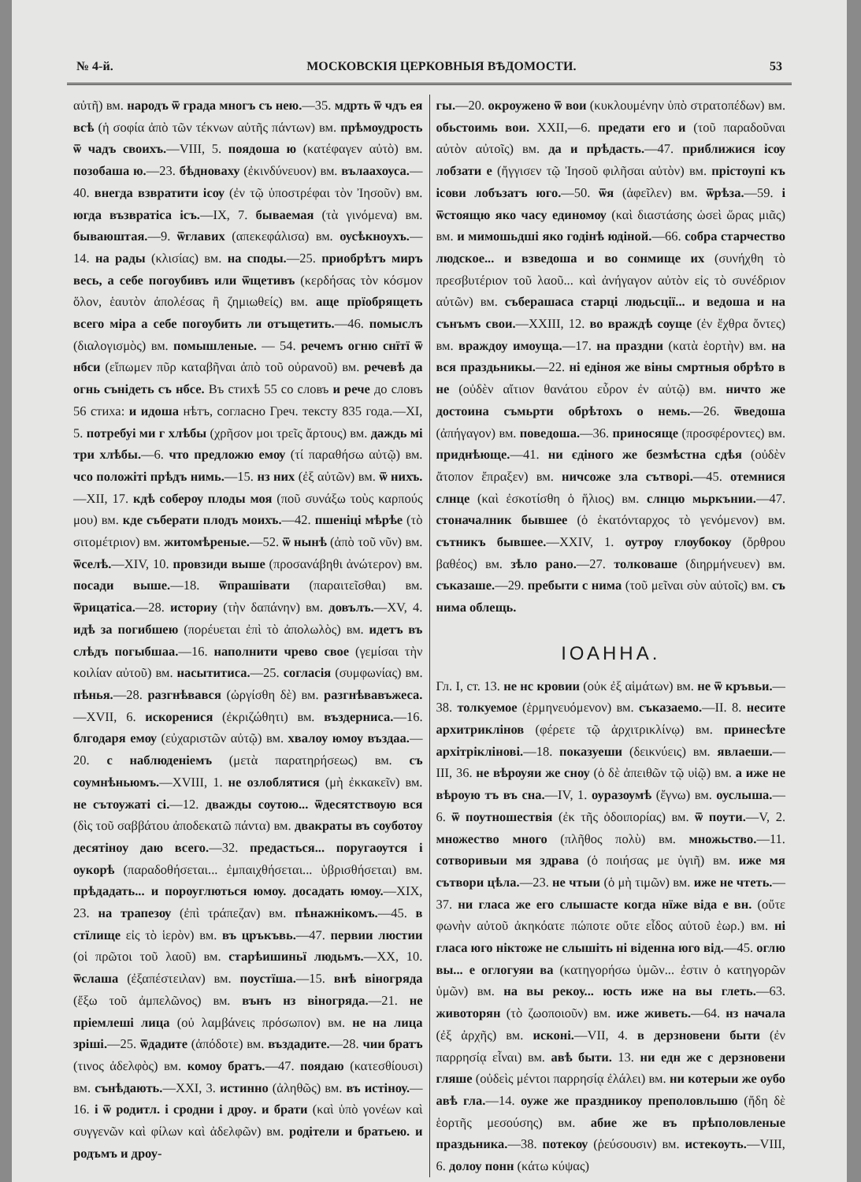№ 4-й. МОСКОВСКІЯ ЦЕРКОВНЫЯ ВѢДОМОСТИ. 53
αὐτῆ) вм. народъ ѿ града многъ съ нею.—35. мдрть ѿ чдъ ея всѣ (ἡ σοφία ἀπὸ τῶν τέκνων αὐτῆς πάντων) вм. прѣмоудрость ѿ чадъ своихъ.—VIII, 5. поядоша ю (κατέφαγεν αὐτὸ) вм. позобаша ю.—23. бѣдноваху (ἐκινδύνευον) вм. вълаахоуса.—40. внегда взвратити ісѹ (ἐν τῷ ὑποστρέφαι τὸν Ἰησοῦν) вм. югда възвратіса ісъ.—IX, 7. бываемая (τὰ γινόμενα) вм. бываюштая.—9. ѿглавих (απεκεφάλισα) вм. оусѣкноухъ.—14. на рады (κλισίας) вм. на споды.—25. приобрѣтъ миръ весь, а себе погоубивъ или ѿщетивъ (κερδήσας τὸν κόσμον ὅλον, ἑαυτὸν ἀπολέσας ἢ ζημιωθείς) вм. аще прїобрящеть всего міра а себе погоубить ли отъщетить.—46. помыслъ (διαλογισμὸς) вм. помышленые. — 54. речемъ огню снїтї ѿ нбси (εἴπωμεν πῦρ καταβῆναι ἀπὸ τοῦ οὐρανοῦ) вм. речевѣ да огнь сънідеть съ нбсе. Въ стихѣ 55 со словъ и рече до словъ 56 стиха: и идоша нѣтъ, согласно Греч. тексту 835 года.—XI, 5. потребуі ми г хлѣбы (χρῆσον μοι τρεῖς ἄρτους) вм. даждь мі три хлѣбы.—6. что предложю емѹ (τί παραθήσω αὐτῷ) вм. чсо положіті прѣдъ нимь.—15. нз них (ἐξ αὐτῶν) вм. ѿ нихъ.—XII, 17. кдѣ соберѹ плоды моя (ποῦ συνάξω τοὺς καρπούς μου) вм. кде съберати плодъ моихъ.—42. пшеніці мѣрѣе (τὸ σιτομέτριον) вм. житомѣреные.—52. ѿ нынѣ (ἀπὸ τοῦ νῦν) вм. ѿселѣ.—XIV, 10. провзиди выше (προσανάβηθι ἀνώτερον) вм. посади выше.—18. ѿпрашівати (παραιτεῖσθαι) вм. ѿрицатіса.—28. историу (τὴν δαπάνην) вм. довълъ.—XV, 4. идѣ за погибшею (πορέυεται ἐπὶ τὸ ἀπολωλὸς) вм. идетъ въ слѣдъ погыбшаа.—16. наполнити чрево свое (γεμίσαι τὴν κοιλίαν αὐτοῦ) вм. насытитиса.—25. согласія (συμφωνίας) вм. пѣнья.—28. разгнѣвався (ὠργίσθη δὲ) вм. разгнѣвавъжеса.—XVII, 6. искоренися (ἐκριζώθητι) вм. въздерниса.—16. блгодаря емѹ (εὐχαριστῶν αὐτῷ) вм. хвалоу юмоу въздаа.—20. с наблюденіемъ (μετὰ παρατηρήσεως) вм. съ соумнѣньюмъ.—XVIII, 1. не озлоблятися (μὴ ἐκκακεῖν) вм. не сътоужаті сі.—12. дважды сѹтою... ѿдесятствоую вся (δὶς τοῦ σαββάτου ἀποδεκατῶ πάντα) вм. двакраты въ соуботоу десятіноу даю всего.—32. предасться... поругаѹтся і оукорѣ (παραδοθήσεται... ἐμπαιχθήσεται... ὑβρισθήσεται) вм. прѣдадать... и пороуглються юмоу. досадать юмоу.—XIX, 23. на трапезѹ (ἐπὶ τράπεζαν) вм. пѣнажнікомъ.—45. в стїлище εἰς τὸ ἱερὸν) вм. въ цръкъвь.—47. первии люстии (οἱ πρῶτοι τοῦ λαοῦ) вм. старѣишиньї людьмъ.—XX, 10. ѿслаша (ἐξαπέστειλαν) вм. поустїша.—15. внѣ віногряда (ἔξω τοῦ ἀμπελῶνος) вм. вънъ нз віногряда.—21. не пріемлеші лица (οὐ λαμβάνεις πρόσωπον) вм. не на лица зріші.—25. ѿдадите (ἀπόδοτε) вм. въздадите.—28. чии братъ (τινος ἀδελφὸς) вм. комоу братъ.—47. поядаю (κατεσθίουσι) вм. сънѣдають.—XXI, 3. истинно (ἀληθῶς) вм. въ истіноу.—16. і ѿ родитл. і сродни і дрѹ. и брати (καὶ ὑπὸ γονέων καὶ συγγενῶν καὶ φίλων καὶ ἀδελφῶν) вм. родітели и братьею. и родъмъ и дроу-
гы.—20. окроужено ѿ вои (κυκλουμένην ὑπὸ στρατοπέδων) вм. обьстоимь вои. XXII,—6. предати его и (τοῦ παραδοῦναι αὐτὸν αὐτοῖς) вм. да и прѣдасть.—47. приближися ісѹ лобзати е (ἤγγισεν τῷ Ἰησοῦ φιλῆσαι αὐτὸν) вм. прістоупі къ ісови лобъзатъ юго.—50. ѿя (ἀφεῖλεν) вм. ѿрѣза.—59. і ѿстоящю яко часу единомѹ (καὶ διαστάσης ὡσεὶ ὥρας μιᾶς) вм. и мимошьдші яко годінѣ юдіной.—66. собра старчество людское... и взведоша и во сонмище их (συνήχθη τὸ πρεσβυτέριον τοῦ λαοῦ... καὶ ἀνήγαγον αὐτὸν εἰς τὸ συνέδριον αὐτῶν) вм. съберашаса старці людьсції... и ведоша и на сънъмъ свои.—XXIII, 12. во враждѣ сѹще (ἐν ἔχθρα ὄντες) вм. враждоу имоуща.—17. на праздни (κατὰ ἑορτὴν) вм. на вся праздьникы.—22. ні едіноя же віны смртныя обрѣто в не (οὐδὲν αἴτιον θανάτου εὗρον ἐν αὐτῷ) вм. ничто же достоина съмьрти обрѣтохъ о немь.—26. ѿведоша (ἀπήγαγον) вм. поведоша.—36. приносяще (προσφέροντες) вм. приднѣюще.—41. ни єдіного же безмѣстна сдѣя (οὐδὲν ἄτοπον ἔπραξεν) вм. ничсоже зла сътворі.—45. отемнися слнце (καὶ ἐσκοτίσθη ὁ ἥλιος) вм. слнцю мьркънии.—47. стоначалник бывшее (ὁ ἑκατόνταρχος τὸ γενόμενον) вм. сътникъ бывшее.—XXIV, 1. оутрѹ глѹбокоу (ὄρθρου βαθέος) вм. зѣло рано.—27. толковаше (διηρμήνευεν) вм. съказаше.—29. пребыти с нима (τοῦ μεῖναι σὺν αὐτοῖς) вм. съ нима облещь.
ΙΟΑΗΗΑ.
Гл. I, ст. 13. не нс кровии (οὐκ ἐξ αἱμάτων) вм. не ѿ кръвьи.—38. толкуемое (ἑρμηνευόμενον) вм. съказаемо.—II. 8. несите архитриклінов (φέρετε τῷ ἀρχιτρικλίνῳ) вм. принесѣте архітріклінові.—18. показуеши (δεικνύεις) вм. явлаеши.—III, 36. не вѣрѹяи же сноу (ὁ δὲ ἀπειθῶν τῷ υἱῷ) вм. а иже не вѣроую тъ въ сна.—IV, 1. оуразѹмѣ (ἔγνω) вм. оуслыша.—6. ѿ поутношествія (ἐκ τῆς ὁδοιπορίας) вм. ѿ поути.—V, 2. множество много (πλῆθος πολὺ) вм. множьство.—11. сотворивыи мя здрава (ὁ ποιήσας με ὑγιῆ) вм. иже мя сътвори цѣла.—23. не чтыи (ὁ μὴ τιμῶν) вм. иже не чтеть.—37. ни гласа же его слышасте когда нїже віда е вн. (οὔτε φωνὴν αὐτοῦ ἀκηκόατε πώποτε οὔτε εἶδος αὐτοῦ ἑωρ.) вм. ні гласа юго ніктоже не слышіть ні віденна юго від.—45. оглю вы... е оглогуяи ва (κατηγορήσω ὑμῶν... ἐστιν ὁ κατηγορῶν ὑμῶν) вм. на вы рекоу... юсть иже на вы глеть.—63. животорян (τὸ ζωοποιοῦν) вм. иже живеть.—64. нз начала (ἐξ ἀρχῆς) вм. исконі.—VII, 4. в дерзновени быти (ἐν παρρησίᾳ εἶναι) вм. авѣ быти. 13. ни едн же с дерзновени гляше (οὐδεὶς μέντοι παρρησίᾳ ἐλάλει) вм. ни котерыи же оубо авѣ гла.—14. оуже же праздникѹ преполовльшю (ἤδη δὲ ἑορτῆς μεσούσης) вм. абие же въ прѣполовленые праздьника.—38. потекѹ (ῥεύσουσιν) вм. истекоуть.—VIII, 6. долоу понн (κάτω κύψας)